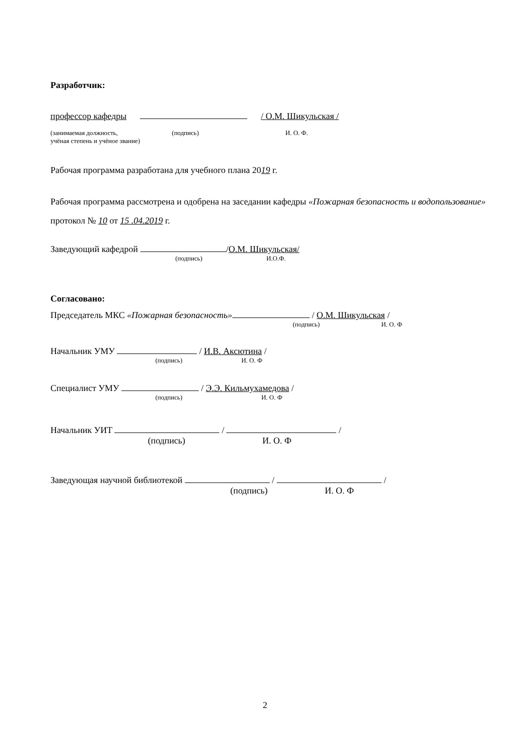Разработчик:
профессор кафедры / О.М. Шикульская /
(занимаемая должность, (подпись) И. О. Ф.
учёная степень и учёное звание)
Рабочая программа разработана для учебного плана 2019 г.
Рабочая программа рассмотрена и одобрена на заседании кафедры «Пожарная безопасность и водопользование» протокол № 10 от 15 .04.2019 г.
Заведующий кафедрой /О.М. Шикульская/
(подпись) И.О.Ф.
Согласовано:
Председатель МКС «Пожарная безопасность» / О.М. Шикульская /
(подпись) И. О. Ф
Начальник УМУ / И.В. Аксютина /
(подпись) И. О. Ф
Специалист УМУ / Э.Э. Кильмухамедова /
(подпись) И. О. Ф
Начальник УИТ / /
(подпись) И. О. Ф
Заведующая научной библиотекой / /
(подпись) И. О. Ф
2